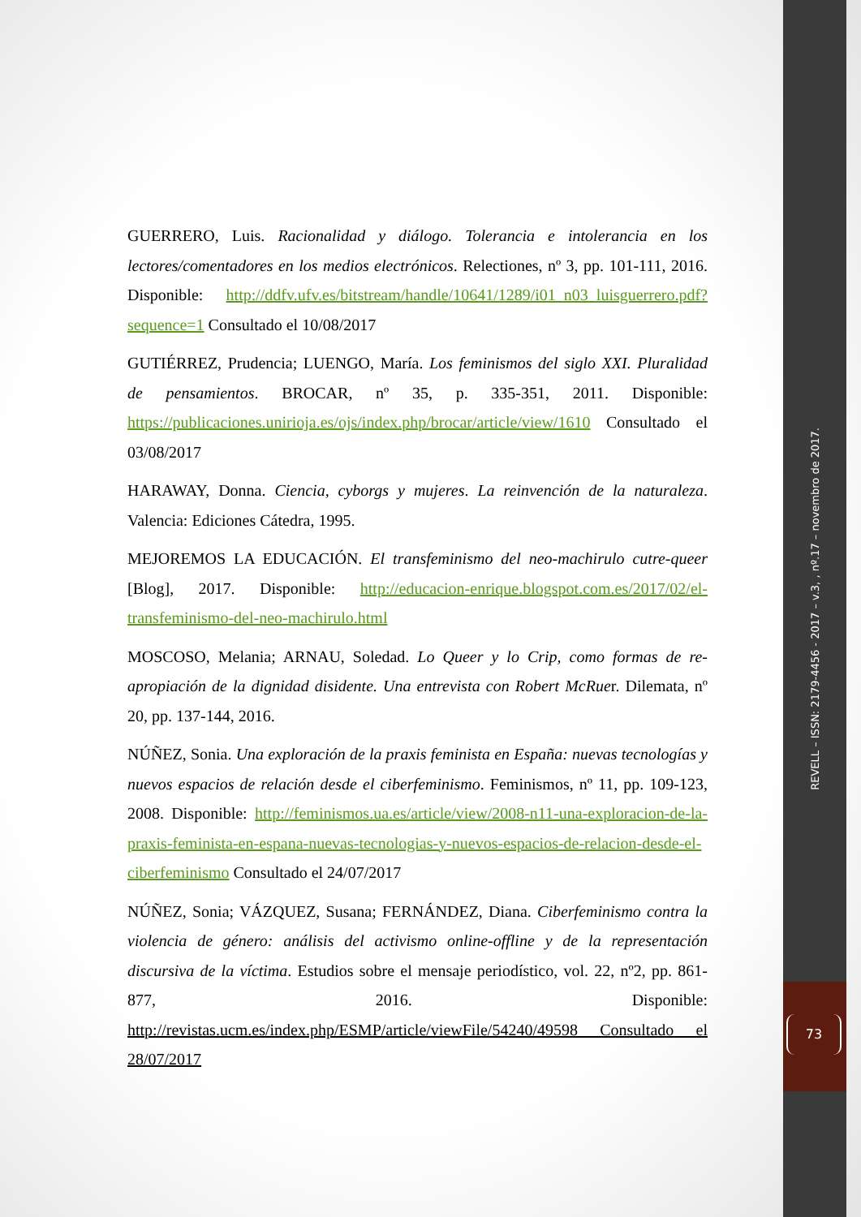GUERRERO, Luis. Racionalidad y diálogo. Tolerancia e intolerancia en los lectores/comentadores en los medios electrónicos. Relectiones, nº 3, pp. 101-111, 2016. Disponible: http://ddfv.ufv.es/bitstream/handle/10641/1289/i01_n03_luisguerrero.pdf?sequence=1 Consultado el 10/08/2017
GUTIÉRREZ, Prudencia; LUENGO, María. Los feminismos del siglo XXI. Pluralidad de pensamientos. BROCAR, nº 35, p. 335-351, 2011. Disponible: https://publicaciones.unirioja.es/ojs/index.php/brocar/article/view/1610 Consultado el 03/08/2017
HARAWAY, Donna. Ciencia, cyborgs y mujeres. La reinvención de la naturaleza. Valencia: Ediciones Cátedra, 1995.
MEJOREMOS LA EDUCACIÓN. El transfeminismo del neo-machirulo cutre-queer [Blog], 2017. Disponible: http://educacion-enrique.blogspot.com.es/2017/02/el-transfeminismo-del-neo-machirulo.html
MOSCOSO, Melania; ARNAU, Soledad. Lo Queer y lo Crip, como formas de re-apropiación de la dignidad disidente. Una entrevista con Robert McRuer. Dilemata, nº 20, pp. 137-144, 2016.
NÚÑEZ, Sonia. Una exploración de la praxis feminista en España: nuevas tecnologías y nuevos espacios de relación desde el ciberfeminismo. Feminismos, nº 11, pp. 109-123, 2008. Disponible: http://feminismos.ua.es/article/view/2008-n11-una-exploracion-de-la-praxis-feminista-en-espana-nuevas-tecnologias-y-nuevos-espacios-de-relacion-desde-el-ciberfeminismo Consultado el 24/07/2017
NÚÑEZ, Sonia; VÁZQUEZ, Susana; FERNÁNDEZ, Diana. Ciberfeminismo contra la violencia de género: análisis del activismo online-offline y de la representación discursiva de la víctima. Estudios sobre el mensaje periodístico, vol. 22, nº2, pp. 861-877, 2016. Disponible: http://revistas.ucm.es/index.php/ESMP/article/viewFile/54240/49598 Consultado el 28/07/2017
REVELL – ISSN: 2179-4456 - 2017 – v.3, , nº.17 – novembro de 2017.
73